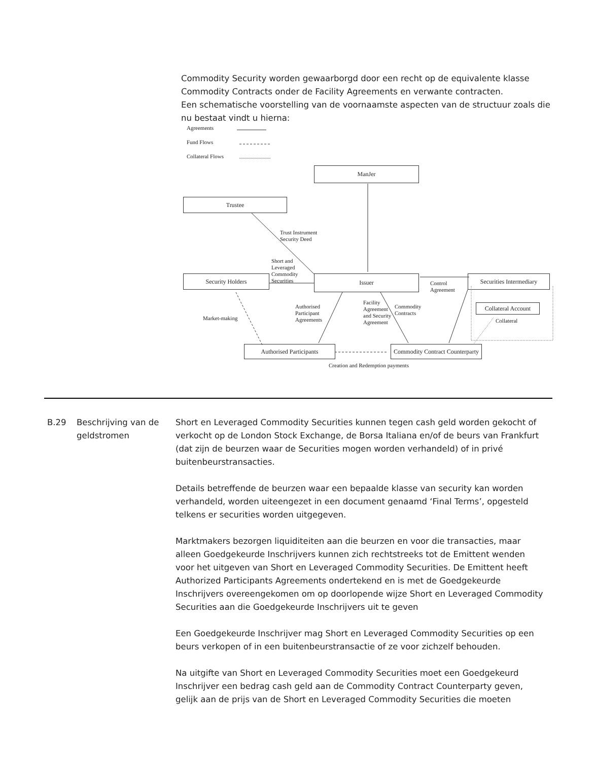Commodity Security worden gewaarborgd door een recht op de equivalente klasse Commodity Contracts onder de Facility Agreements en verwante contracten.
Een schematische voorstelling van de voornaamste aspecten van de structuur zoals die nu bestaat vindt u hierna:
Agreements
Fund Flows
Collateral Flows
ManJer
Trustee
Trust Instrument
Security Deed
Short and
Leveraged
Commodity
Securities
Security Holders Issuer
Control
Agreement
Securities Intermediary
Collateral Account
Collateral
Market-making
Authorised
Participant
Agreements
Facility
Agreement
and Security
Agreement
Commodity
Contracts
Authorised Participants
Commodity Contract Counterparty
Creation and Redemption payments
B.29 Beschrijving van de geldstromen
Short en Leveraged Commodity Securities kunnen tegen cash geld worden gekocht of verkocht op de London Stock Exchange, de Borsa Italiana en/of de beurs van Frankfurt (dat zijn de beurzen waar de Securities mogen worden verhandeld) of in privé buitenbeurstransacties.
Details betreffende de beurzen waar een bepaalde klasse van security kan worden verhandeld, worden uiteengezet in een document genaamd ‘Final Terms’, opgesteld telkens er securities worden uitgegeven.
Marktmakers bezorgen liquiditeiten aan die beurzen en voor die transacties, maar alleen Goedgekeurde Inschrijvers kunnen zich rechtstreeks tot de Emittent wenden voor het uitgeven van Short en Leveraged Commodity Securities. De Emittent heeft Authorized Participants Agreements ondertekend en is met de Goedgekeurde Inschrijvers overeengekomen om op doorlopende wijze Short en Leveraged Commodity Securities aan die Goedgekeurde Inschrijvers uit te geven
Een Goedgekeurde Inschrijver mag Short en Leveraged Commodity Securities op een beurs verkopen of in een buitenbeurstransactie of ze voor zichzelf behouden.
Na uitgifte van Short en Leveraged Commodity Securities moet een Goedgekeurd Inschrijver een bedrag cash geld aan de Commodity Contract Counterparty geven, gelijk aan de prijs van de Short en Leveraged Commodity Securities die moeten